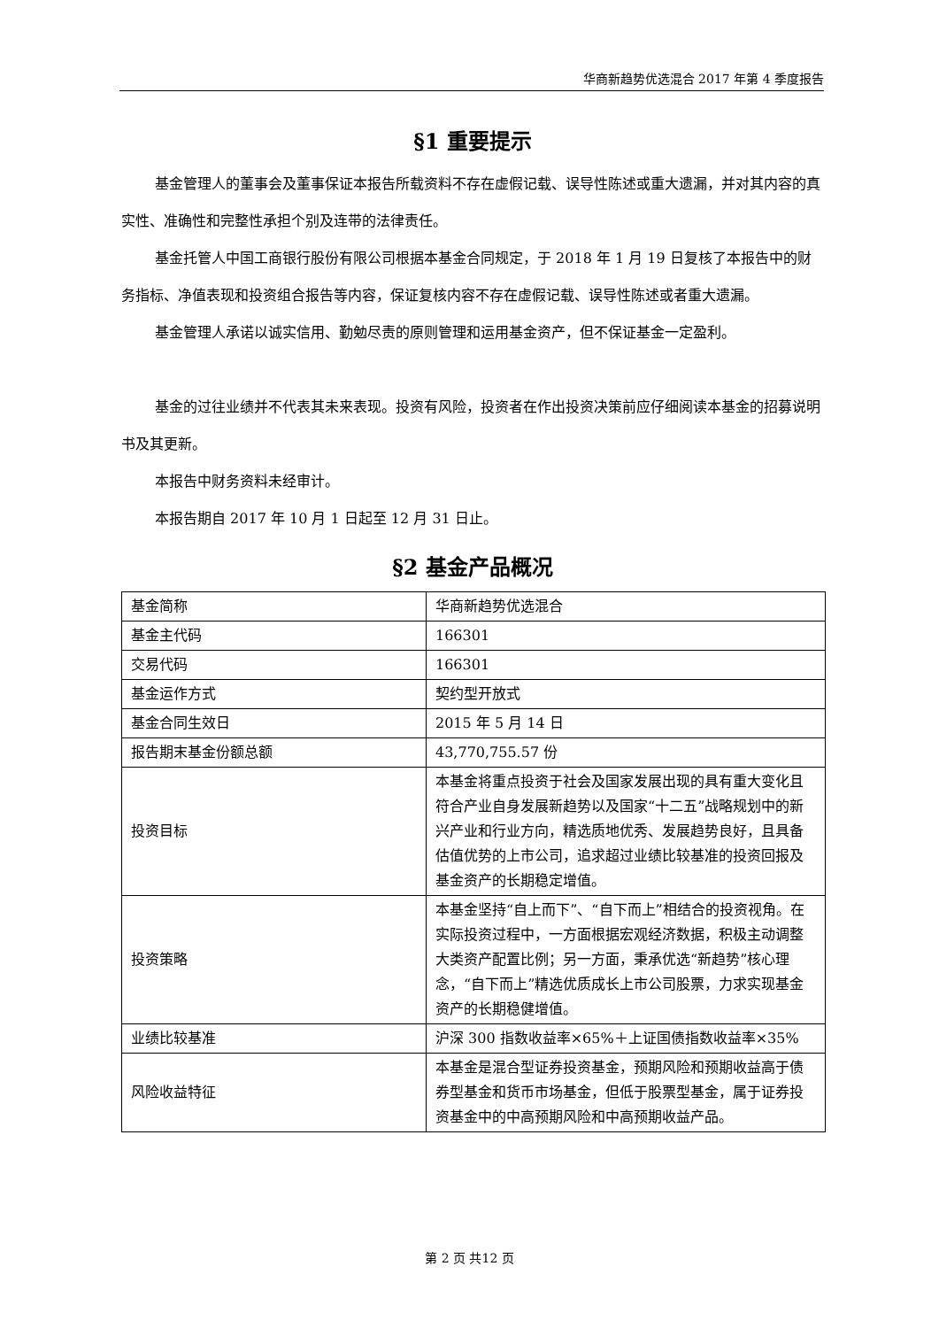华商新趋势优选混合 2017 年第 4 季度报告
§1 重要提示
基金管理人的董事会及董事保证本报告所载资料不存在虚假记载、误导性陈述或重大遗漏，并对其内容的真实性、准确性和完整性承担个别及连带的法律责任。
基金托管人中国工商银行股份有限公司根据本基金合同规定，于 2018 年 1 月 19 日复核了本报告中的财务指标、净值表现和投资组合报告等内容，保证复核内容不存在虚假记载、误导性陈述或者重大遗漏。
基金管理人承诺以诚实信用、勤勉尽责的原则管理和运用基金资产，但不保证基金一定盈利。
基金的过往业绩并不代表其未来表现。投资有风险，投资者在作出投资决策前应仔细阅读本基金的招募说明书及其更新。
本报告中财务资料未经审计。
本报告期自 2017 年 10 月 1 日起至 12 月 31 日止。
§2 基金产品概况
| 基金简称 | 华商新趋势优选混合 |
| 基金主代码 | 166301 |
| 交易代码 | 166301 |
| 基金运作方式 | 契约型开放式 |
| 基金合同生效日 | 2015 年 5 月 14 日 |
| 报告期末基金份额总额 | 43,770,755.57 份 |
| 投资目标 | 本基金将重点投资于社会及国家发展出现的具有重大变化且符合产业自身发展新趋势以及国家“十二五”战略规划中的新兴产业和行业方向，精选质地优秀、发展趋势良好，且具备估值优势的上市公司，追求超过业绩比较基准的投资回报及基金资产的长期稳定增值。 |
| 投资策略 | 本基金坚持“自上而下”、“自下而上”相结合的投资视角。在实际投资过程中，一方面根据宏观经济数据，积极主动调整大类资产配置比例；另一方面，秉承优选“新趋势”核心理念，“自下而上”精选优质成长上市公司股票，力求实现基金资产的长期稳健增值。 |
| 业绩比较基准 | 沪深 300 指数收益率×65%＋上证国债指数收益率×35% |
| 风险收益特征 | 本基金是混合型证券投资基金，预期风险和预期收益高于债券型基金和货币市场基金，但低于股票型基金，属于证券投资基金中的中高预期风险和中高预期收益产品。 |
第 2 页 共12 页